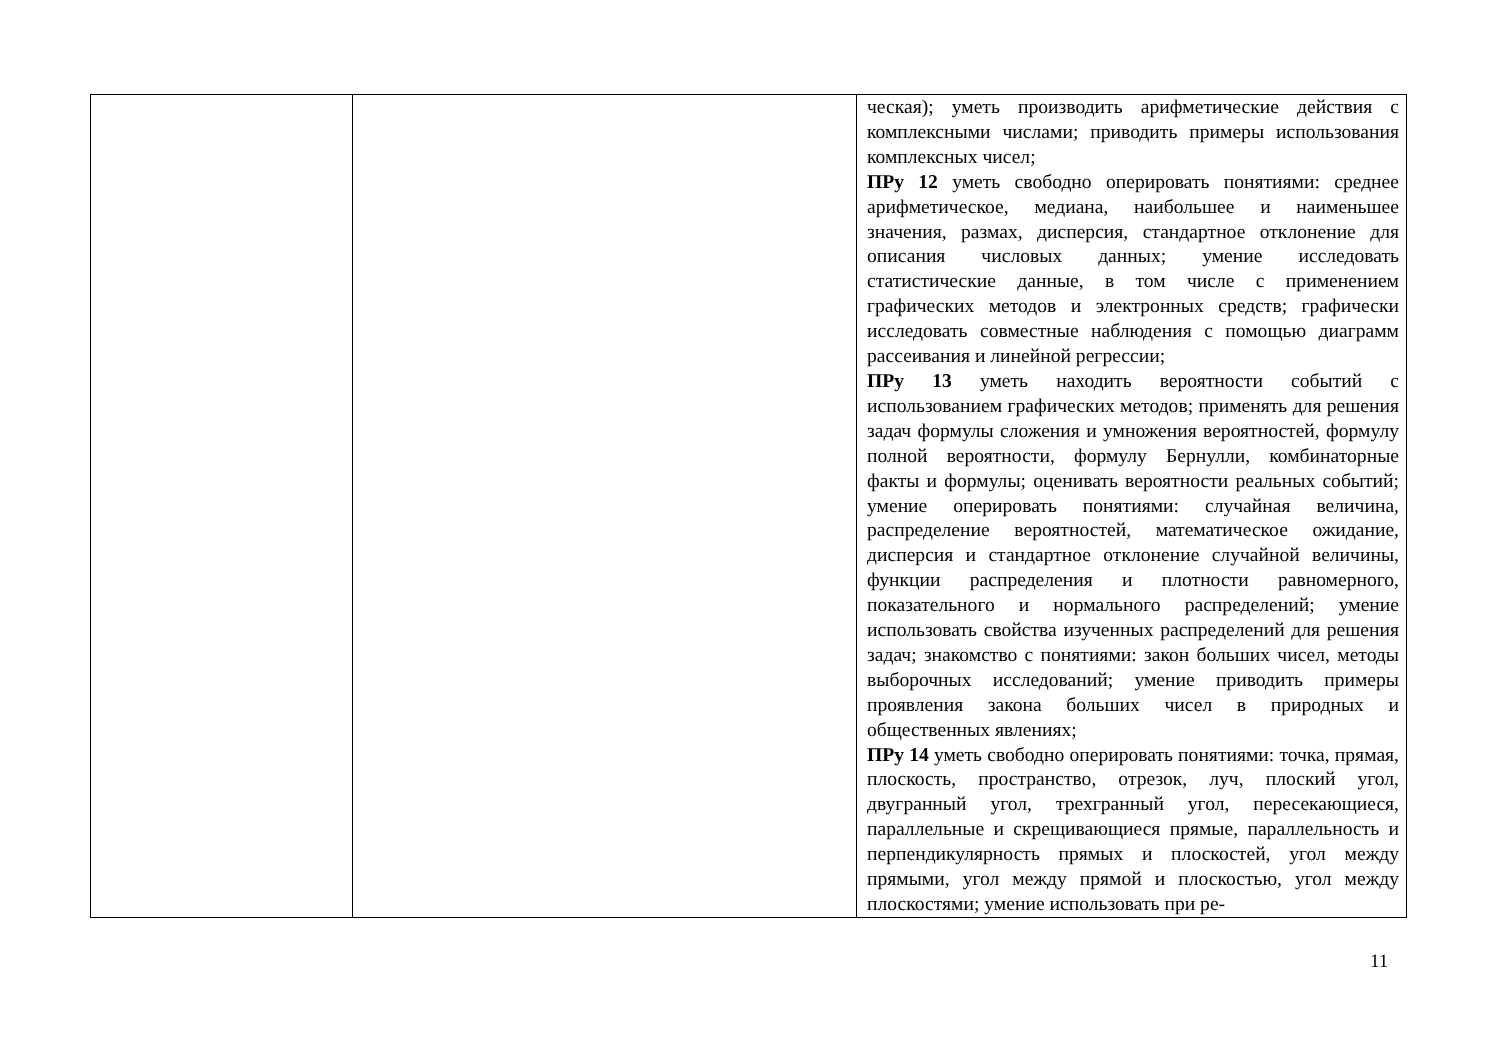| | | ческая); уметь производить арифметические действия с комплексными числами; приводить примеры использования комплексных чисел; ПРу 12 уметь свободно оперировать понятиями: среднее арифметическое, медиана, наибольшее и наименьшее значения, размах, дисперсия, стандартное отклонение для описания числовых данных; умение исследовать статистические данные, в том числе с применением графических методов и электронных средств; графически исследовать совместные наблюдения с помощью диаграмм рассеивания и линейной регрессии; ПРу 13 уметь находить вероятности событий с использованием графических методов; применять для решения задач формулы сложения и умножения вероятностей, формулу полной вероятности, формулу Бернулли, комбинаторные факты и формулы; оценивать вероятности реальных событий; умение оперировать понятиями: случайная величина, распределение вероятностей, математическое ожидание, дисперсия и стандартное отклонение случайной величины, функции распределения и плотности равномерного, показательного и нормального распределений; умение использовать свойства изученных распределений для решения задач; знакомство с понятиями: закон больших чисел, методы выборочных исследований; умение приводить примеры проявления закона больших чисел в природных и общественных явлениях; ПРу 14 уметь свободно оперировать понятиями: точка, прямая, плоскость, пространство, отрезок, луч, плоский угол, двугранный угол, трехгранный угол, пересекающиеся, параллельные и скрещивающиеся прямые, параллельность и перпендикулярность прямых и плоскостей, угол между прямыми, угол между прямой и плоскостью, угол между плоскостями; умение использовать при ре- |
11